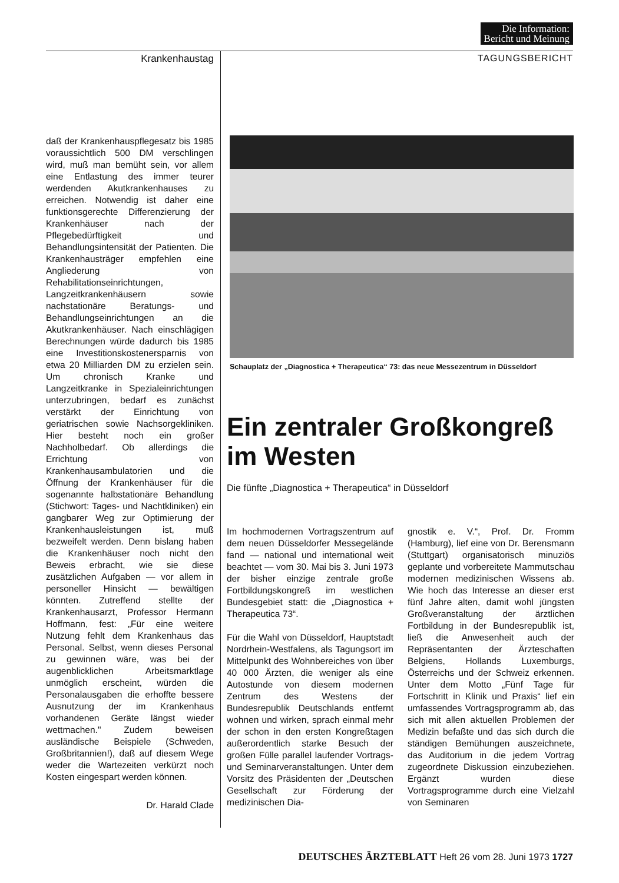Die Information:
Bericht und Meinung
Krankenhaustag TAGUNGSBERICHT
daß der Krankenhauspflegesatz bis 1985 voraussichtlich 500 DM verschlingen wird, muß man bemüht sein, vor allem eine Entlastung des immer teurer werdenden Akutkrankenhauses zu erreichen. Notwendig ist daher eine funktionsgerechte Differenzierung der Krankenhäuser nach der Pflegebedürftigkeit und Behandlungsintensität der Patienten. Die Krankenhausträger empfehlen eine Angliederung von Rehabilitationseinrichtungen, Langzeitkrankenhäusern sowie nachstationäre Beratungs- und Behandlungseinrichtungen an die Akutkrankenhäuser. Nach einschlägigen Berechnungen würde dadurch bis 1985 eine Investitionskostenersparnis von etwa 20 Milliarden DM zu erzielen sein. Um chronisch Kranke und Langzeitkranke in Spezialeinrichtungen unterzubringen, bedarf es zunächst verstärkt der Einrichtung von geriatrischen sowie Nachsorgekliniken. Hier besteht noch ein großer Nachholbedarf. Ob allerdings die Errichtung von Krankenhausambulatorien und die Öffnung der Krankenhäuser für die sogenannte halbstationäre Behandlung (Stichwort: Tages- und Nachtkliniken) ein gangbarer Weg zur Optimierung der Krankenhausleistungen ist, muß bezweifelt werden. Denn bislang haben die Krankenhäuser noch nicht den Beweis erbracht, wie sie diese zusätzlichen Aufgaben — vor allem in personeller Hinsicht — bewältigen könnten. Zutreffend stellte der Krankenhausarzt, Professor Hermann Hoffmann, fest: „Für eine weitere Nutzung fehlt dem Krankenhaus das Personal. Selbst, wenn dieses Personal zu gewinnen wäre, was bei der augenblicklichen Arbeitsmarktlage unmöglich erscheint, würden die Personalausgaben die erhoffte bessere Ausnutzung der im Krankenhaus vorhandenen Geräte längst wieder wettmachen." Zudem beweisen ausländische Beispiele (Schweden, Großbritannien!), daß auf diesem Wege weder die Wartezeiten verkürzt noch Kosten eingespart werden können.
Dr. Harald Clade
Schauplatz der „Diagnostica + Therapeutica“ 73: das neue Messezentrum in Düsseldorf
Ein zentraler Großkongreß
im Westen
Die fünfte „Diagnostica + Therapeutica“ in Düsseldorf
Im hochmodernen Vortragszentrum auf dem neuen Düsseldorfer Messegelände fand — national und international weit beachtet — vom 30. Mai bis 3. Juni 1973 der bisher einzige zentrale große Fortbildungskongreß im westlichen Bundesgebiet statt: die „Diagnostica + Therapeutica 73“.
Für die Wahl von Düsseldorf, Hauptstadt Nordrhein-Westfalens, als Tagungsort im Mittelpunkt des Wohnbereiches von über 40 000 Ärzten, die weniger als eine Autostunde von diesem modernen Zentrum des Westens der Bundesrepublik Deutschlands entfernt wohnen und wirken, sprach einmal mehr der schon in den ersten Kongreßtagen außerordentlich starke Besuch der großen Fülle parallel laufender Vortrags- und Seminarveranstaltungen. Unter dem Vorsitz des Präsidenten der „Deutschen Gesellschaft zur Förderung der medizinischen Dia-
gnostik e. V.“, Prof. Dr. Fromm (Hamburg), lief eine von Dr. Berensmann (Stuttgart) organisatorisch minuziös geplante und vorbereitete Mammutschau modernen medizinischen Wissens ab. Wie hoch das Interesse an dieser erst fünf Jahre alten, damit wohl jüngsten Großveranstaltung der ärztlichen Fortbildung in der Bundesrepublik ist, ließ die Anwesenheit auch der Repräsentanten der Ärzteschaften Belgiens, Hollands Luxemburgs, Österreichs und der Schweiz erkennen. Unter dem Motto „Fünf Tage für Fortschritt in Klinik und Praxis“ lief ein umfassendes Vortragsprogramm ab, das sich mit allen aktuellen Problemen der Medizin befaßte und das sich durch die ständigen Bemühungen auszeichnete, das Auditorium in die jedem Vortrag zugeordnete Diskussion einzubeziehen. Ergänzt wurden diese Vortragsprogramme durch eine Vielzahl von Seminaren
DEUTSCHES ÄRZTEBLATT Heft 26 vom 28. Juni 1973 1727